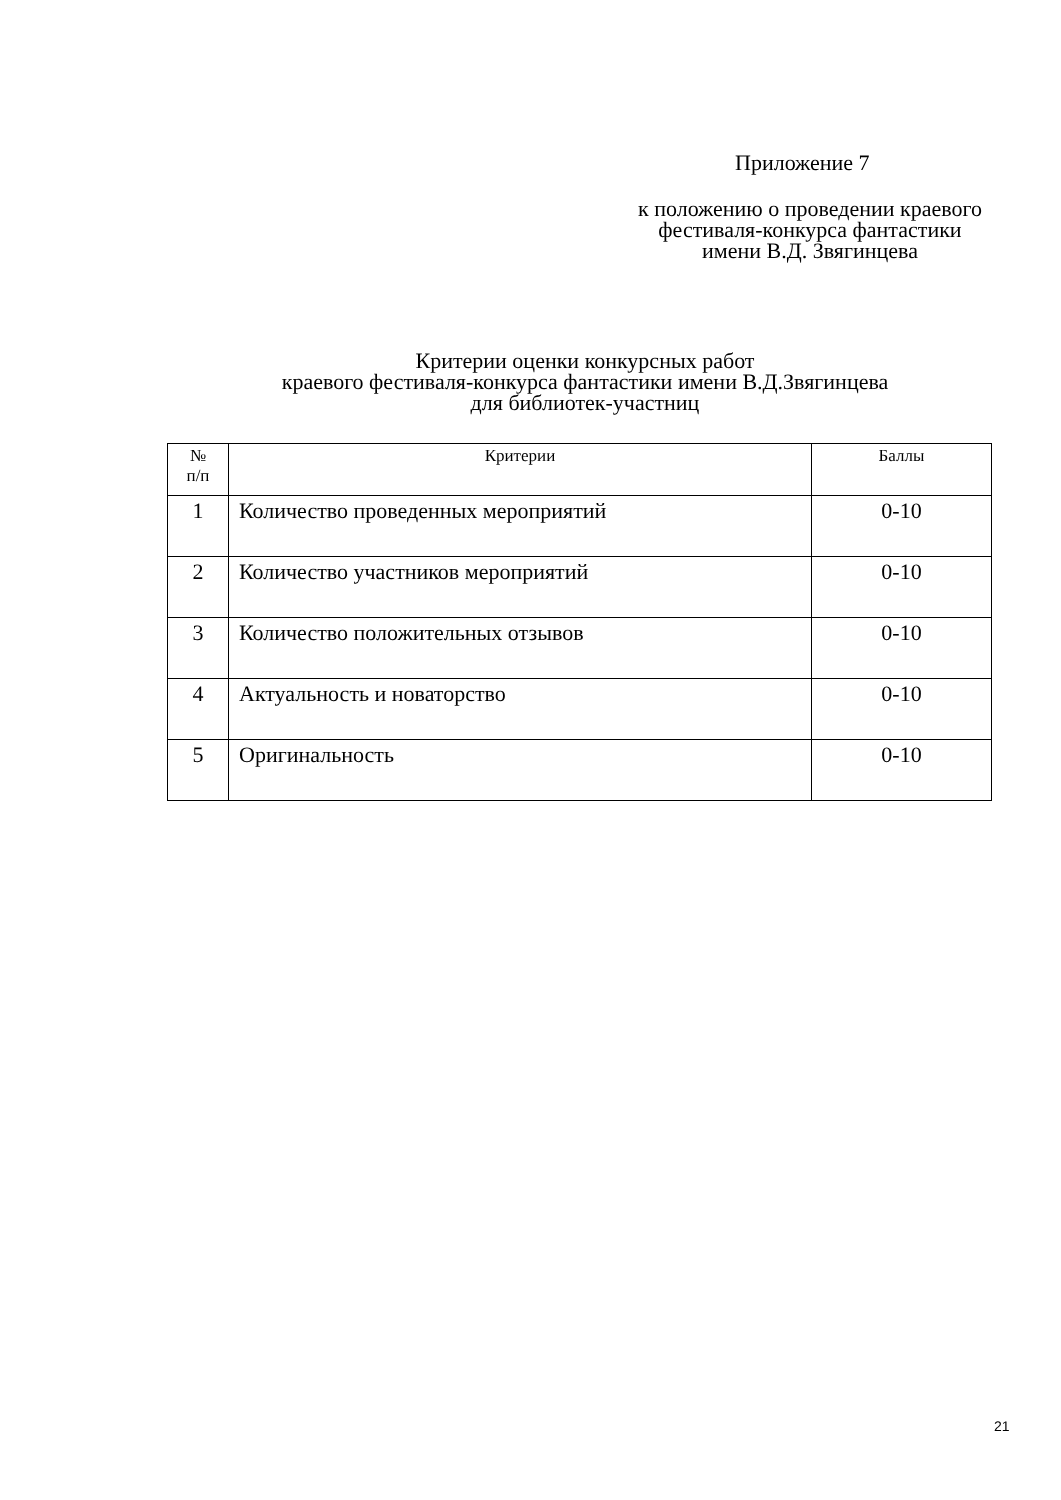Приложение 7
к положению о проведении краевого
фестиваля-конкурса фантастики
имени В.Д. Звягинцева
Критерии оценки конкурсных работ
краевого фестиваля-конкурса фантастики имени В.Д.Звягинцева
для библиотек-участниц
| № п/п | Критерии | Баллы |
| --- | --- | --- |
| 1 | Количество проведенных мероприятий | 0-10 |
| 2 | Количество участников мероприятий | 0-10 |
| 3 | Количество положительных отзывов | 0-10 |
| 4 | Актуальность и новаторство | 0-10 |
| 5 | Оригинальность | 0-10 |
21